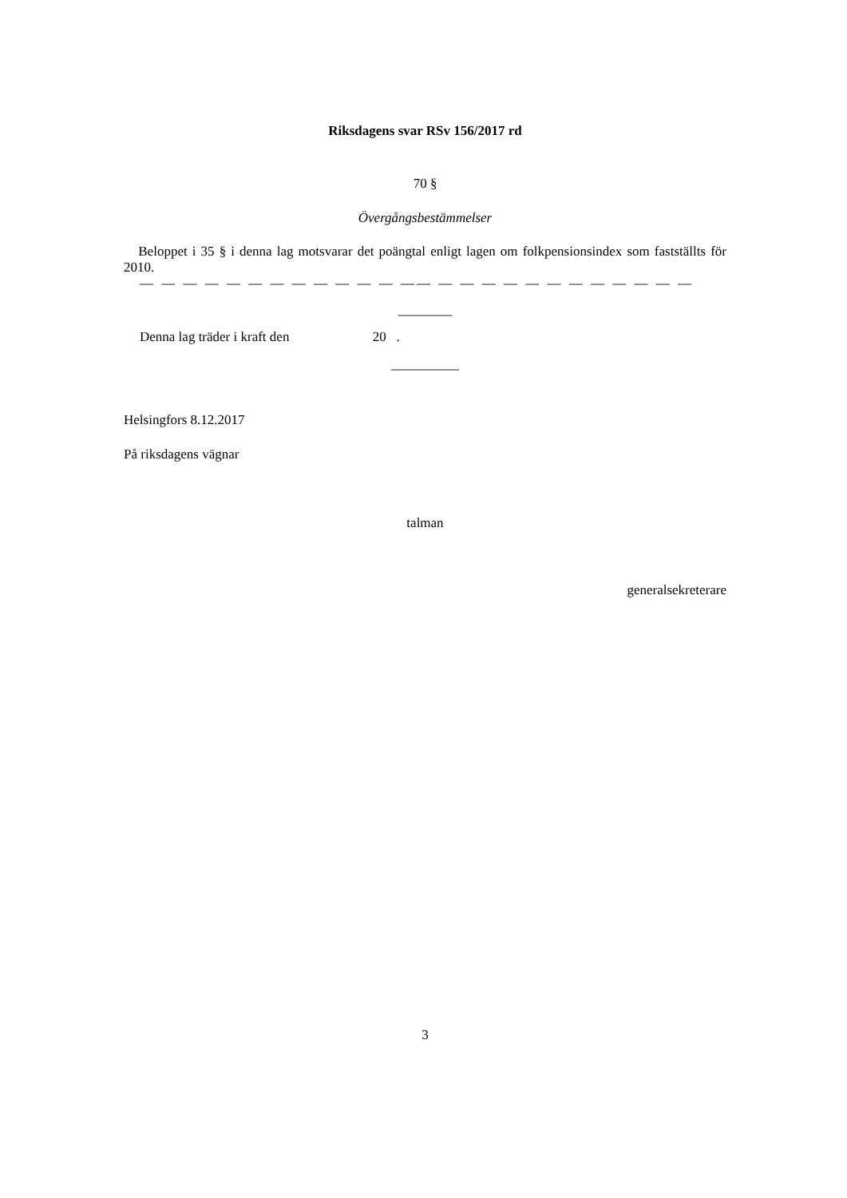Riksdagens svar RSv 156/2017 rd
70 §
Övergångsbestämmelser
Beloppet i 35 § i denna lag motsvarar det poängtal enligt lagen om folkpension­sindex som fast­ställts för 2010.
— — — — — — — — — — — — —— — — — — — — — — — — — —
————
Denna lag träder i kraft den 20 .
—————
Helsingfors 8.12.2017
På riksdagens vägnar
talman
generalsekreterare
3